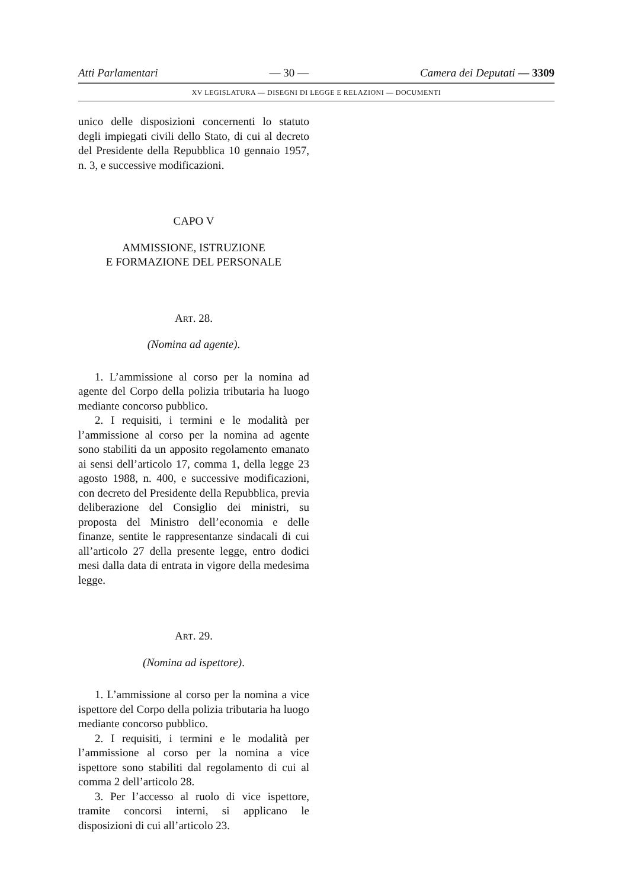Atti Parlamentari — 30 — Camera dei Deputati — 3309
XV LEGISLATURA — DISEGNI DI LEGGE E RELAZIONI — DOCUMENTI
unico delle disposizioni concernenti lo statuto degli impiegati civili dello Stato, di cui al decreto del Presidente della Repubblica 10 gennaio 1957, n. 3, e successive modificazioni.
CAPO V
AMMISSIONE, ISTRUZIONE
E FORMAZIONE DEL PERSONALE
ART. 28.
(Nomina ad agente).
1. L’ammissione al corso per la nomina ad agente del Corpo della polizia tributaria ha luogo mediante concorso pubblico.
2. I requisiti, i termini e le modalità per l’ammissione al corso per la nomina ad agente sono stabiliti da un apposito regolamento emanato ai sensi dell’articolo 17, comma 1, della legge 23 agosto 1988, n. 400, e successive modificazioni, con decreto del Presidente della Repubblica, previa deliberazione del Consiglio dei ministri, su proposta del Ministro dell’economia e delle finanze, sentite le rappresentanze sindacali di cui all’articolo 27 della presente legge, entro dodici mesi dalla data di entrata in vigore della medesima legge.
ART. 29.
(Nomina ad ispettore).
1. L’ammissione al corso per la nomina a vice ispettore del Corpo della polizia tributaria ha luogo mediante concorso pubblico.
2. I requisiti, i termini e le modalità per l’ammissione al corso per la nomina a vice ispettore sono stabiliti dal regolamento di cui al comma 2 dell’articolo 28.
3. Per l’accesso al ruolo di vice ispettore, tramite concorsi interni, si applicano le disposizioni di cui all’articolo 23.